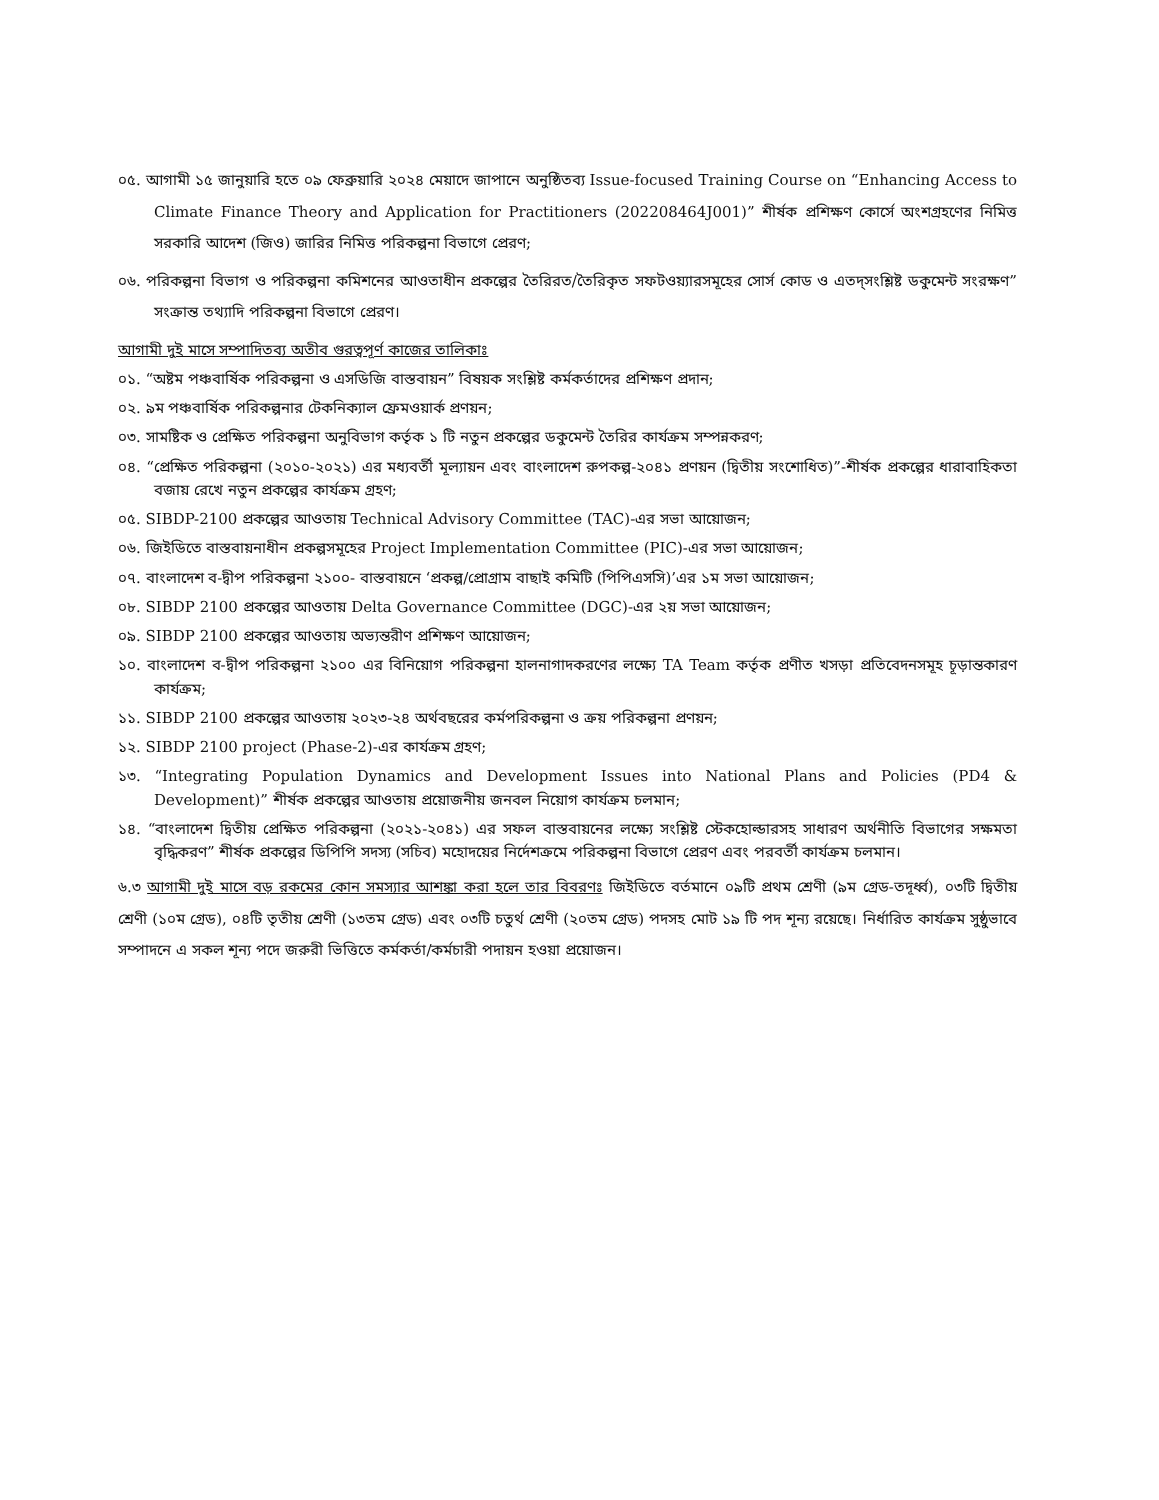০৫. আগামী ১৫ জানুয়ারি হতে ০৯ ফেব্রুয়ারি ২০২৪ মেয়াদে জাপানে অনুষ্ঠিতব্য Issue-focused Training Course on “Enhancing Access to Climate Finance Theory and Application for Practitioners (202208464J001)” শীর্ষক প্রশিক্ষণ কোর্সে অংশগ্রহণের নিমিত্ত সরকারি আদেশ (জিও) জারির নিমিত্ত পরিকল্পনা বিভাগে প্রেরণ;
০৬. পরিকল্পনা বিভাগ ও পরিকল্পনা কমিশনের আওতাধীন প্রকল্পের তৈরিরত/তৈরিকৃত সফটওয়্যারসমূহের সোর্স কোড ও এতদ্‌সংশ্লিষ্ট ডকুমেন্ট সংরক্ষণ” সংক্রান্ত তথ্যাদি পরিকল্পনা বিভাগে প্রেরণ।
আগামী দুই মাসে সম্পাদিতব্য অতীব গুরত্বপূর্ণ কাজের তালিকাঃ
০১. “অষ্টম পঞ্চবার্ষিক পরিকল্পনা ও এসডিজি বাস্তবায়ন” বিষয়ক সংশ্লিষ্ট কর্মকর্তাদের প্রশিক্ষণ প্রদান;
০২. ৯ম পঞ্চবার্ষিক পরিকল্পনার টেকনিক্যাল ফ্রেমওয়ার্ক প্রণয়ন;
০৩. সামষ্টিক ও প্রেক্ষিত পরিকল্পনা অনুবিভাগ কর্তৃক ১ টি নতুন প্রকল্পের ডকুমেন্ট তৈরির কার্যক্রম সম্পন্নকরণ;
০৪. “প্রেক্ষিত পরিকল্পনা (২০১০-২০২১) এর মধ্যবর্তী মূল্যায়ন এবং বাংলাদেশ রুপকল্প-২০৪১ প্রণয়ন (দ্বিতীয় সংশোধিত)”-শীর্ষক প্রকল্পের ধারাবাহিকতা বজায় রেখে নতুন প্রকল্পের কার্যক্রম গ্রহণ;
০৫. SIBDP-2100 প্রকল্পের আওতায় Technical Advisory Committee (TAC)-এর সভা আয়োজন;
০৬. জিইডিতে বাস্তবায়নাধীন প্রকল্পসমূহের Project Implementation Committee (PIC)-এর সভা আয়োজন;
০৭. বাংলাদেশ ব-দ্বীপ পরিকল্পনা ২১০০- বাস্তবায়নে ‘প্রকল্প/প্রোগ্রাম বাছাই কমিটি (পিপিএসসি)’এর ১ম সভা আয়োজন;
০৮. SIBDP 2100 প্রকল্পের আওতায় Delta Governance Committee (DGC)-এর ২য় সভা আয়োজন;
০৯. SIBDP 2100 প্রকল্পের আওতায় অভ্যন্তরীণ প্রশিক্ষণ আয়োজন;
১০. বাংলাদেশ ব-দ্বীপ পরিকল্পনা ২১০০ এর বিনিয়োগ পরিকল্পনা হালনাগাদকরণের লক্ষ্যে TA Team কর্তৃক প্রণীত খসড়া প্রতিবেদনসমূহ চূড়ান্তকারণ কার্যক্রম;
১১. SIBDP 2100 প্রকল্পের আওতায় ২০২৩-২৪ অর্থবছরের কর্মপরিকল্পনা ও ক্রয় পরিকল্পনা প্রণয়ন;
১২. SIBDP 2100 project (Phase-2)-এর কার্যক্রম গ্রহণ;
১৩. “Integrating Population Dynamics and Development Issues into National Plans and Policies (PD4 & Development)” শীর্ষক প্রকল্পের আওতায় প্রয়োজনীয় জনবল নিয়োগ কার্যক্রম চলমান;
১৪. “বাংলাদেশ দ্বিতীয় প্রেক্ষিত পরিকল্পনা (২০২১-২০৪১) এর সফল বাস্তবায়নের লক্ষ্যে সংশ্লিষ্ট স্টেকহোল্ডারসহ সাধারণ অর্থনীতি বিভাগের সক্ষমতা বৃদ্ধিকরণ” শীর্ষক প্রকল্পের ডিপিপি সদস্য (সচিব) মহোদয়ের নির্দেশক্রমে পরিকল্পনা বিভাগে প্রেরণ এবং পরবর্তী কার্যক্রম চলমান।
৬.৩ আগামী দুই মাসে বড় রকমের কোন সমস্যার আশঙ্কা করা হলে তার বিবরণঃ জিইডিতে বর্তমানে ০৯টি প্রথম শ্রেণী (৯ম গ্রেড-তদূর্ধ্ব), ০৩টি দ্বিতীয় শ্রেণী (১০ম গ্রেড), ০৪টি তৃতীয় শ্রেণী (১৩তম গ্রেড) এবং ০৩টি চতুর্থ শ্রেণী (২০তম গ্রেড) পদসহ মোট ১৯ টি পদ শূন্য রয়েছে। নির্ধারিত কার্যক্রম সুষ্ঠুভাবে সম্পাদনে এ সকল শূন্য পদে জরুরী ভিত্তিতে কর্মকর্তা/কর্মচারী পদায়ন হওয়া প্রয়োজন।